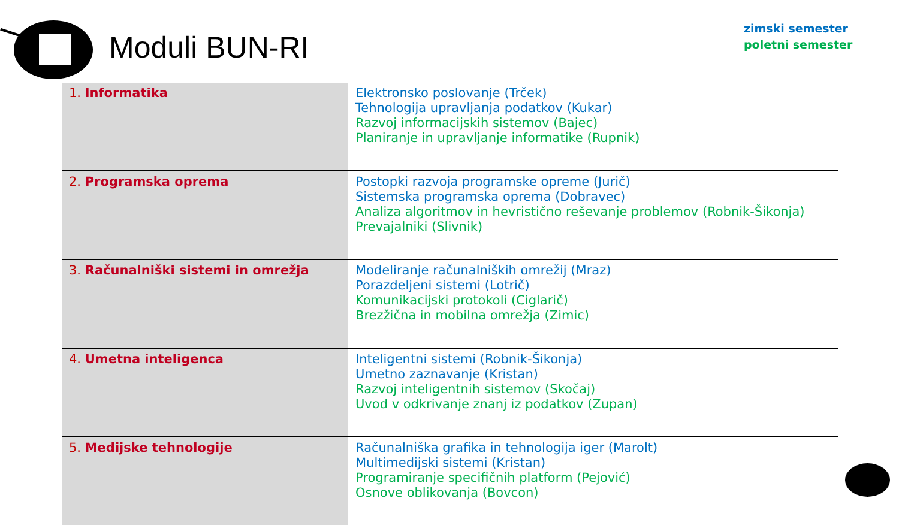Moduli BUN-RI
zimski semester
poletni semester
| 1. Informatika | Elektronsko poslovanje (Trček) Tehnologija upravljanja podatkov (Kukar) Razvoj informacijskih sistemov (Bajec) Planiranje in upravljanje informatike (Rupnik) |
| 2. Programska oprema | Postopki razvoja programske opreme (Jurič) Sistemska programska oprema (Dobravec) Analiza algoritmov in hevristično reševanje problemov (Robnik-Šikonja) Prevajalniki (Slivnik) |
| 3. Računalniški sistemi in omrežja | Modeliranje računalniških omrežij (Mraz) Porazdeljeni sistemi (Lotrič) Komunikacijski protokoli (Ciglarič) Brezžična in mobilna omrežja (Zimic) |
| 4. Umetna inteligenca | Inteligentni sistemi (Robnik-Šikonja) Umetno zaznavanje (Kristan) Razvoj inteligentnih sistemov (Skočaj) Uvod v odkrivanje znanj iz podatkov (Zupan) |
| 5. Medijske tehnologije | Računalniška grafika in tehnologija iger (Marolt) Multimedijski sistemi (Kristan) Programiranje specifičnih platform (Pejović) Osnove oblikovanja (Bovcon) |